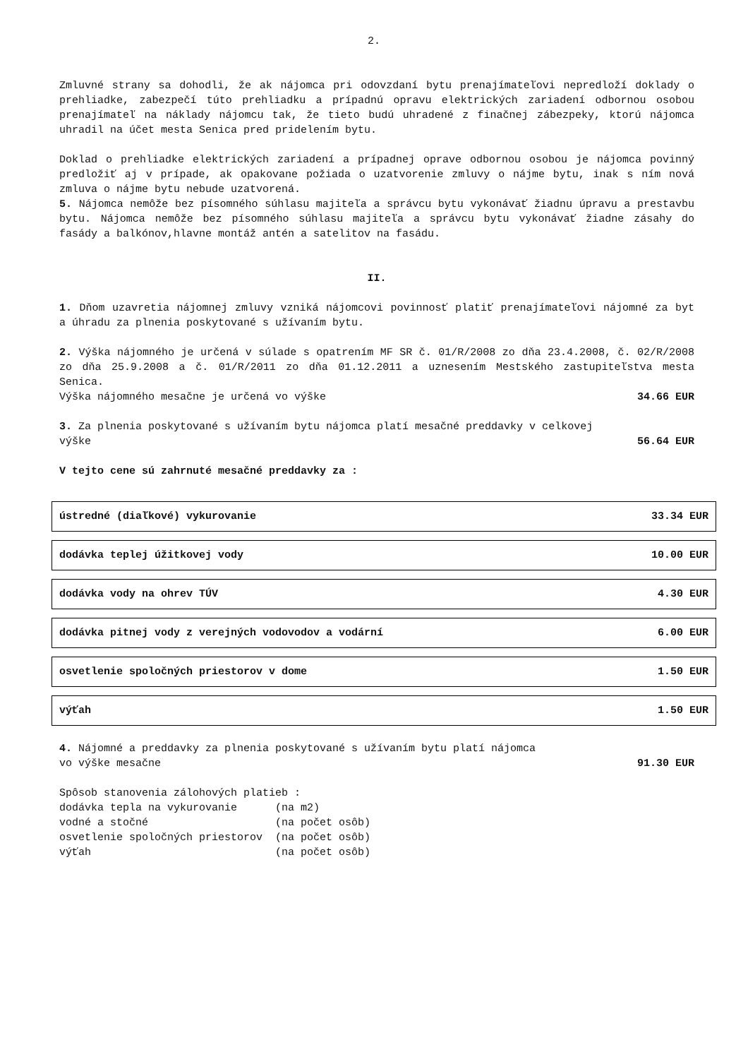2.
Zmluvné strany sa dohodli, že ak nájomca pri odovzdaní bytu prenajímateľovi nepredloží doklady o prehliadke, zabezpečí túto prehliadku a prípadnú opravu elektrických zariadení odbornou osobou prenajímateľ na náklady nájomcu tak, že tieto budú uhradené z finačnej zábezpeky, ktorú nájomca uhradil na účet mesta Senica pred pridelením bytu.
Doklad o prehliadke elektrických zariadení a prípadnej oprave odbornou osobou je nájomca povinný predložiť aj v prípade, ak opakovane požiada o uzatvorenie zmluvy o nájme bytu, inak s ním nová zmluva o nájme bytu nebude uzatvorená.
5. Nájomca nemôže bez písomného súhlasu majiteľa a správcu bytu vykonávať žiadnu úpravu a prestavbu bytu. Nájomca nemôže bez písomného súhlasu majiteľa a správcu bytu vykonávať žiadne zásahy do fasády a balkónov,hlavne montáž antén a satelitov na fasádu.
II.
1. Dňom uzavretia nájomnej zmluvy vzniká nájomcovi povinnosť platiť prenajímateľovi nájomné za byt a úhradu za plnenia poskytované s užívaním bytu.
2. Výška nájomného je určená v súlade s opatrením MF SR č. 01/R/2008 zo dňa 23.4.2008, č. 02/R/2008 zo dňa 25.9.2008 a č. 01/R/2011 zo dňa 01.12.2011 a uznesením Mestského zastupiteľstva mesta Senica.
Výška nájomného mesačne je určená vo výške 34.66 EUR
3. Za plnenia poskytované s užívaním bytu nájomca platí mesačné preddavky v celkovej
výške 56.64 EUR
V tejto cene sú zahrnuté mesačné preddavky za :
ústredné (diaľkové) vykurovanie 33.34 EUR
dodávka teplej úžitkovej vody 10.00 EUR
dodávka vody na ohrev TÚV 4.30 EUR
dodávka pitnej vody z verejných vodovodov a vodární 6.00 EUR
osvetlenie spoločných priestorov v dome 1.50 EUR
výťah 1.50 EUR
4. Nájomné a preddavky za plnenia poskytované s užívaním bytu platí nájomca
vo výške mesačne 91.30 EUR
Spôsob stanovenia zálohových platieb :
dodávka tepla na vykurovanie      (na m2)
vodné a stočné                    (na počet osôb)
osvetlenie spoločných priestorov  (na počet osôb)
výťah                             (na počet osôb)